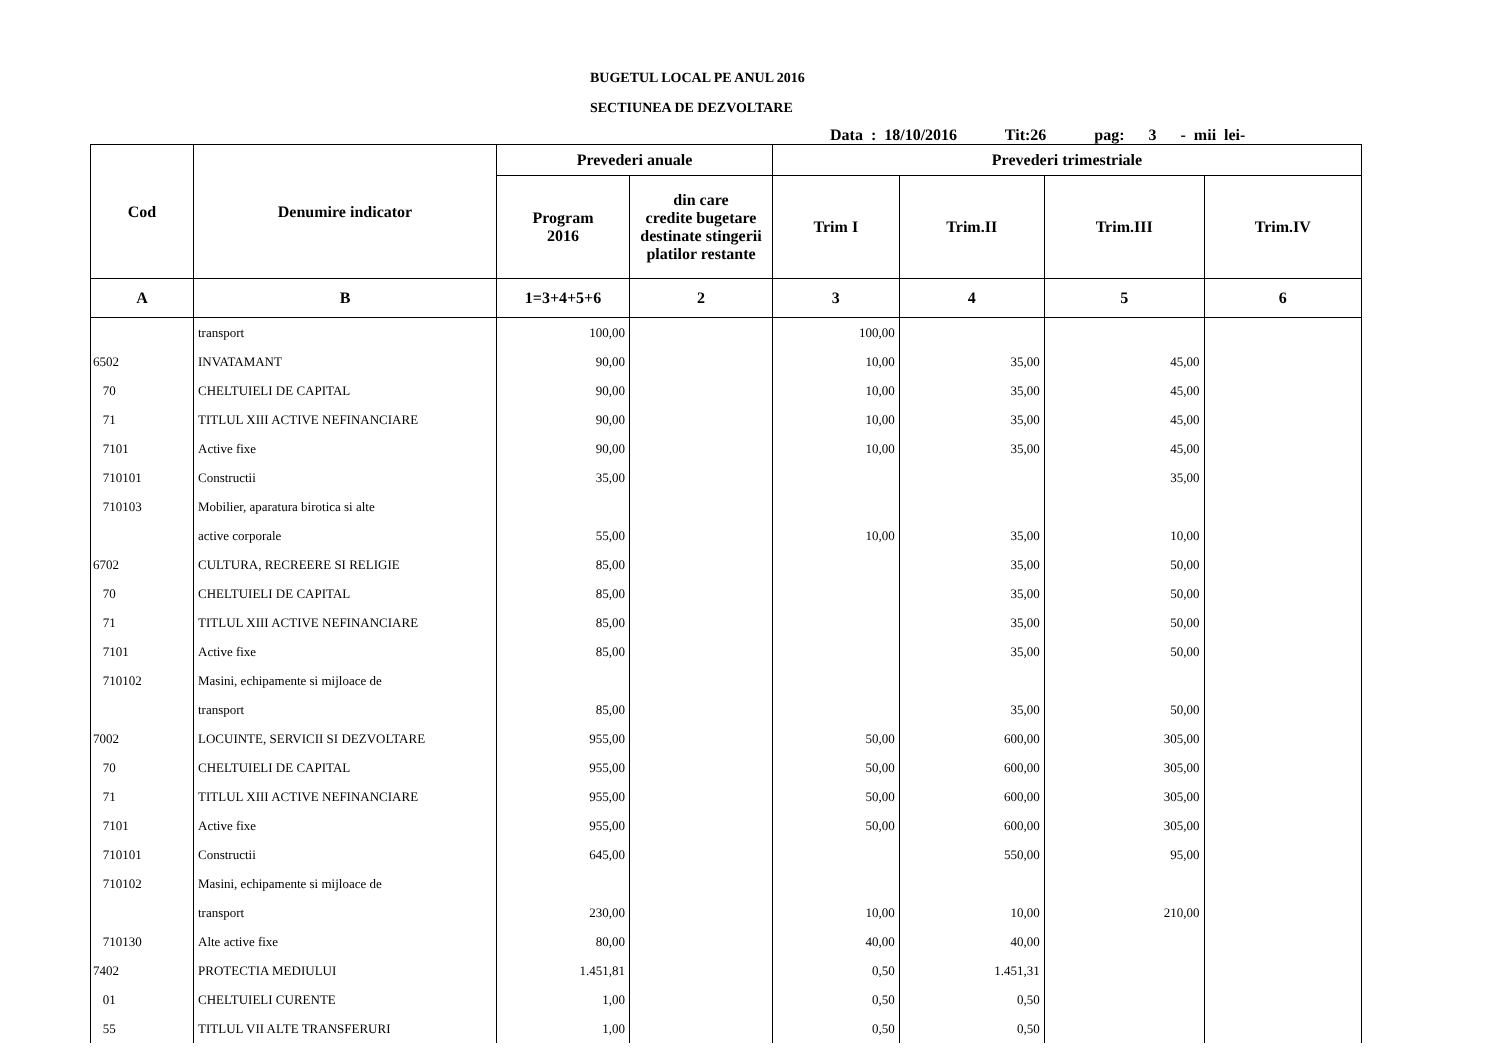BUGETUL LOCAL PE ANUL 2016
SECTIUNEA DE DEZVOLTARE
Data : 18/10/2016 Tit:26 pag: 3 - mii lei-
| Cod | Denumire indicator | Prevederi anuale | | Prevederi trimestriale | | | |
| --- | --- | --- | --- | --- | --- | --- | --- |
| | | Program 2016 | din care credite bugetare destinate stingerii platilor restante | Trim I | Trim.II | Trim.III | Trim.IV |
| A | B | 1=3+4+5+6 | 2 | 3 | 4 | 5 | 6 |
| | transport | 100,00 | | 100,00 | | | |
| 6502 | INVATAMANT | 90,00 | | 10,00 | 35,00 | 45,00 | |
| 70 | CHELTUIELI DE CAPITAL | 90,00 | | 10,00 | 35,00 | 45,00 | |
| 71 | TITLUL XIII ACTIVE NEFINANCIARE | 90,00 | | 10,00 | 35,00 | 45,00 | |
| 7101 | Active fixe | 90,00 | | 10,00 | 35,00 | 45,00 | |
| 710101 | Constructii | 35,00 | | | | 35,00 | |
| 710103 | Mobilier, aparatura birotica si alte | | | | | | |
| | active corporale | 55,00 | | 10,00 | 35,00 | 10,00 | |
| 6702 | CULTURA, RECREERE SI RELIGIE | 85,00 | | | 35,00 | 50,00 | |
| 70 | CHELTUIELI DE CAPITAL | 85,00 | | | 35,00 | 50,00 | |
| 71 | TITLUL XIII ACTIVE NEFINANCIARE | 85,00 | | | 35,00 | 50,00 | |
| 7101 | Active fixe | 85,00 | | | 35,00 | 50,00 | |
| 710102 | Masini, echipamente si mijloace de | | | | | | |
| | transport | 85,00 | | | 35,00 | 50,00 | |
| 7002 | LOCUINTE, SERVICII SI DEZVOLTARE | 955,00 | | 50,00 | 600,00 | 305,00 | |
| 70 | CHELTUIELI DE CAPITAL | 955,00 | | 50,00 | 600,00 | 305,00 | |
| 71 | TITLUL XIII ACTIVE NEFINANCIARE | 955,00 | | 50,00 | 600,00 | 305,00 | |
| 7101 | Active fixe | 955,00 | | 50,00 | 600,00 | 305,00 | |
| 710101 | Constructii | 645,00 | | | 550,00 | 95,00 | |
| 710102 | Masini, echipamente si mijloace de | | | | | | |
| | transport | 230,00 | | 10,00 | 10,00 | 210,00 | |
| 710130 | Alte active fixe | 80,00 | | 40,00 | 40,00 | | |
| 7402 | PROTECTIA MEDIULUI | 1.451,81 | | 0,50 | 1.451,31 | | |
| 01 | CHELTUIELI CURENTE | 1,00 | | 0,50 | 0,50 | | |
| 55 | TITLUL VII ALTE TRANSFERURI | 1,00 | | 0,50 | 0,50 | | |